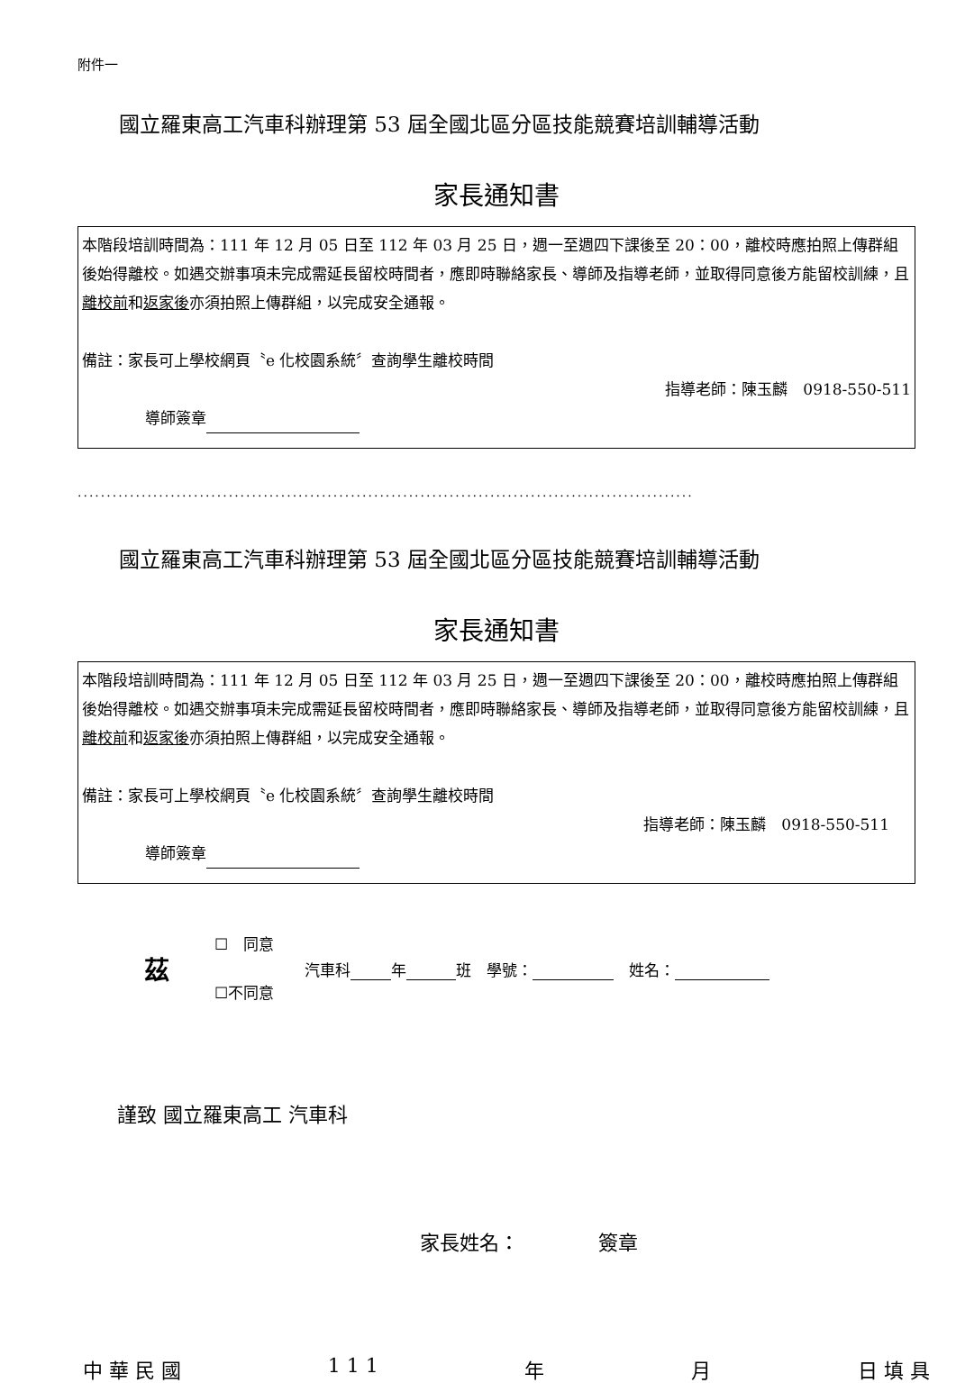附件一
國立羅東高工汽車科辦理第 53 屆全國北區分區技能競賽培訓輔導活動
家長通知書
本階段培訓時間為：111 年 12 月 05 日至 112 年 03 月 25 日，週一至週四下課後至 20：00，離校時應拍照上傳群組後始得離校。如遇交辦事項未完成需延長留校時間者，應即時聯絡家長、導師及指導老師，並取得同意後方能留校訓練，且離校前和返家後亦須拍照上傳群組，以完成安全通報。
備註：家長可上學校網頁〝e 化校園系統〞查詢學生離校時間
指導老師：陳玉麟　0918-550-511
導師簽章
..........................................................................................................
國立羅東高工汽車科辦理第 53 屆全國北區分區技能競賽培訓輔導活動
家長通知書
本階段培訓時間為：111 年 12 月 05 日至 112 年 03 月 25 日，週一至週四下課後至 20：00，離校時應拍照上傳群組後始得離校。如遇交辦事項未完成需延長留校時間者，應即時聯絡家長、導師及指導老師，並取得同意後方能留校訓練，且離校前和返家後亦須拍照上傳群組，以完成安全通報。
備註：家長可上學校網頁〝e 化校園系統〞查詢學生離校時間
指導老師：陳玉麟　0918-550-511
導師簽章
茲
☐　同意
☐不同意
汽車科 年 班　學號： 　姓名：
謹致 國立羅東高工 汽車科
家長姓名：　　　　簽章
中 華 民 國 1 1 1 年 月 日 填 具